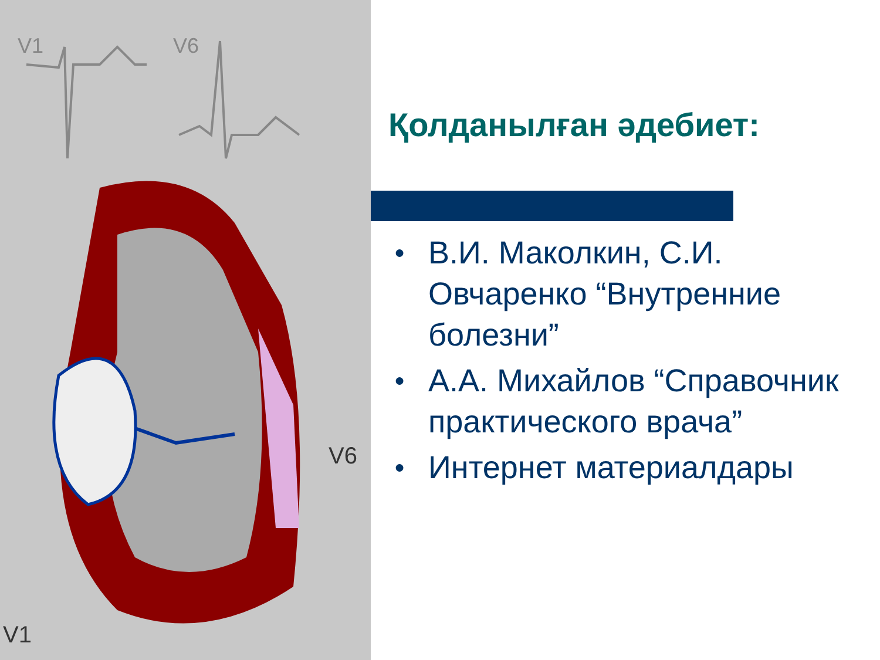V1
V6
V6
V1
Қолданылған әдебиет:
● В.И. Маколкин, С.И. Овчаренко “Внутренние болезни”
● А.А. Михайлов “Справочник практического врача”
● Интернет материалдары